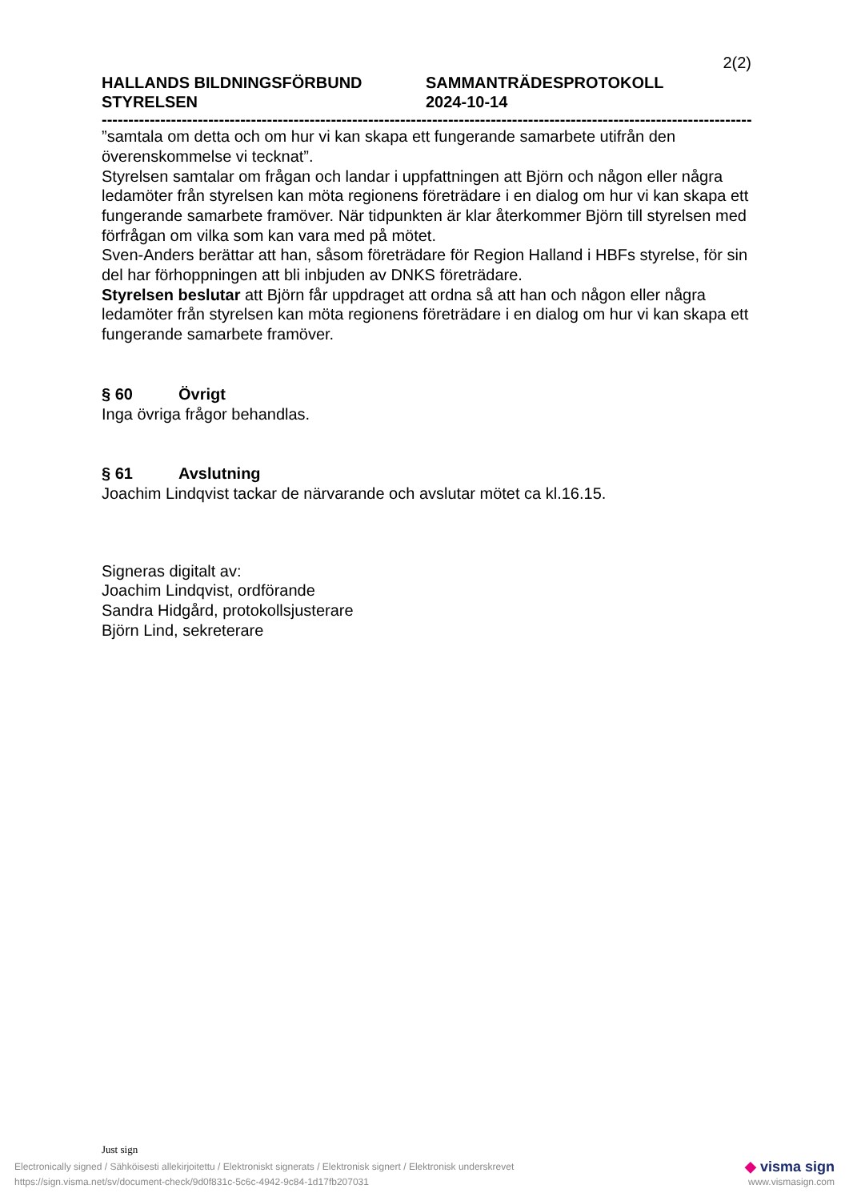2(2)
HALLANDS BILDNINGSFÖRBUND
STYRELSEN
SAMMANTRÄDESPROTOKOLL
2024-10-14
------------------------------------------------------------------------------------------------------------------------------------------
”samtala om detta och om hur vi kan skapa ett fungerande samarbete utifrån den överenskommelse vi tecknat”.
Styrelsen samtalar om frågan och landar i uppfattningen att Björn och någon eller några ledamöter från styrelsen kan möta regionens företrädare i en dialog om hur vi kan skapa ett fungerande samarbete framöver. När tidpunkten är klar återkommer Björn till styrelsen med förfrågan om vilka som kan vara med på mötet.
Sven-Anders berättar att han, såsom företrädare för Region Halland i HBFs styrelse, för sin del har förhoppningen att bli inbjuden av DNKS företrädare.
Styrelsen beslutar att Björn får uppdraget att ordna så att han och någon eller några ledamöter från styrelsen kan möta regionens företrädare i en dialog om hur vi kan skapa ett fungerande samarbete framöver.
§ 60 Övrigt
Inga övriga frågor behandlas.
§ 61 Avslutning
Joachim Lindqvist tackar de närvarande och avslutar mötet ca kl.16.15.
Signeras digitalt av:
Joachim Lindqvist, ordförande
Sandra Hidgård, protokollsjusterare
Björn Lind, sekreterare
Just sign
Electronically signed / Sähköisesti allekirjoitettu / Elektroniskt signerats / Elektronisk signert / Elektronisk underskrevet ◆ visma sign
https://sign.visma.net/sv/document-check/9d0f831c-5c6c-4942-9c84-1d17fb207031 www.vismasign.com